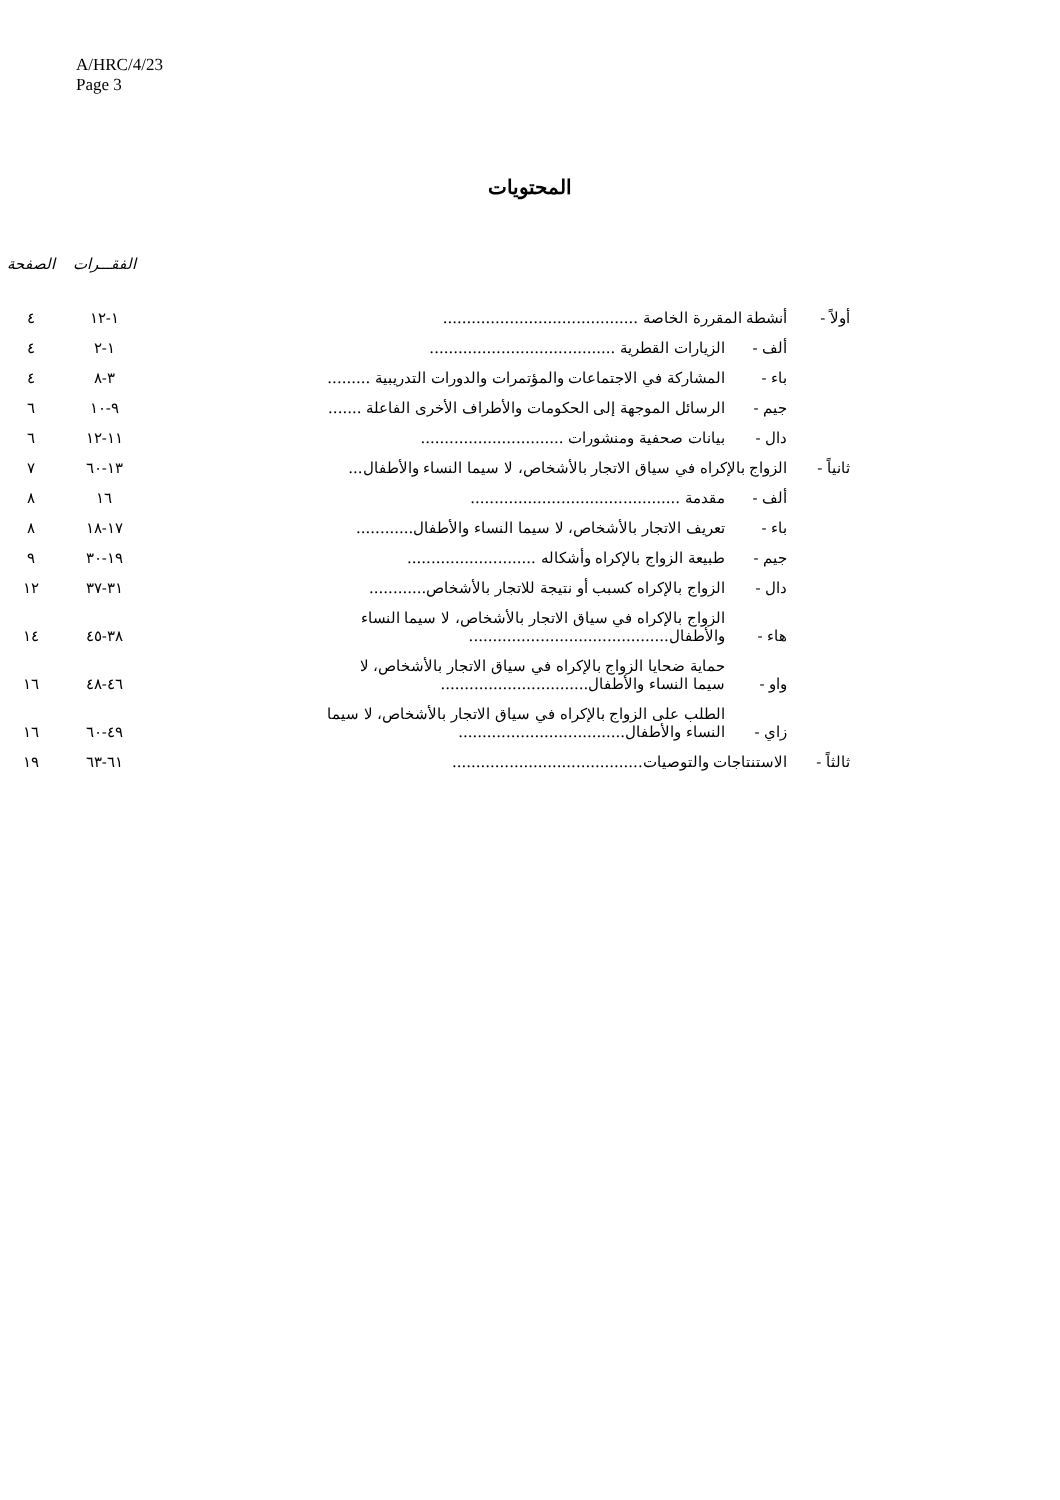A/HRC/4/23
Page 3
المحتويات
| | | | الفقـــرات | الصفحة |
| --- | --- | --- | --- | --- |
| أولاً - | أنشطة المقررة الخاصة ......................................... | | ١-١٢ | ٤ |
| | ألف - | الزيارات القطرية ....................................... | ١-٢ | ٤ |
| | باء - | المشاركة في الاجتماعات والمؤتمرات والدورات التدريبية ......... | ٣-٨ | ٤ |
| | جيم - | الرسائل الموجهة إلى الحكومات والأطراف الأخرى الفاعلة ....... | ٩-١٠ | ٦ |
| | دال - | بيانات صحفية ومنشورات .............................. | ١١-١٢ | ٦ |
| ثانياً - | الزواج بالإكراه في سياق الاتجار بالأشخاص، لا سيما النساء والأطفال... | | ١٣-٦٠ | ٧ |
| | ألف - | مقدمة ............................................ | ١٦ | ٨ |
| | باء - | تعريف الاتجار بالأشخاص، لا سيما النساء والأطفال ............ | ١٧-١٨ | ٨ |
| | جيم - | طبيعة الزواج بالإكراه وأشكاله ........................... | ١٩-٣٠ | ٩ |
| | دال - | الزواج بالإكراه كسبب أو نتيجة للاتجار بالأشخاص ............ | ٣١-٣٧ | ١٢ |
| | هاء - | الزواج بالإكراه في سياق الاتجار بالأشخاص، لا سيما النساء والأطفال .......................................... | ٣٨-٤٥ | ١٤ |
| | واو - | حماية ضحايا الزواج بالإكراه في سياق الاتجار بالأشخاص، لا سيما النساء والأطفال ............................... | ٤٦-٤٨ | ١٦ |
| | زاي - | الطلب على الزواج بالإكراه في سياق الاتجار بالأشخاص، لا سيما النساء والأطفال ................................... | ٤٩-٦٠ | ١٦ |
| ثالثاً - | الاستنتاجات والتوصيات ........................................ | | ٦١-٦٣ | ١٩ |